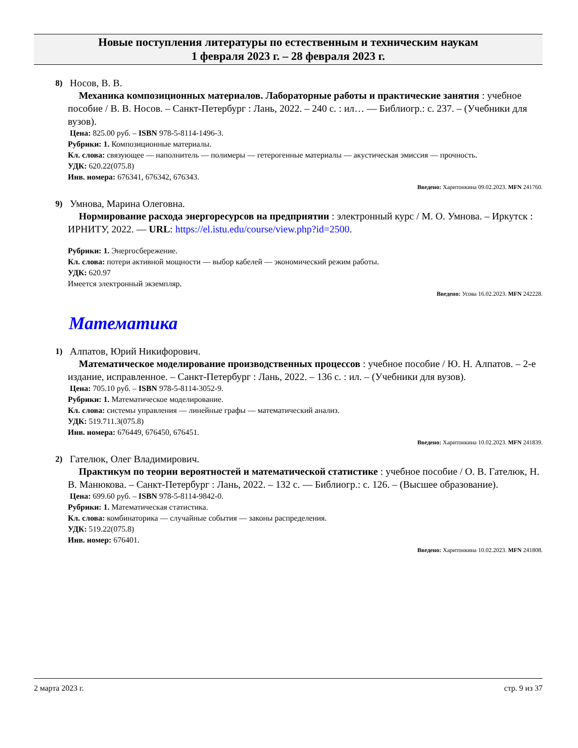Новые поступления литературы по естественным и техническим наукам
1 февраля 2023 г. – 28 февраля 2023 г.
8)
Носов, В. В.
Механика композиционных материалов. Лабораторные работы и практические занятия : учебное пособие / В. В. Носов. – Санкт-Петербург : Лань, 2022. – 240 с. : ил… — Библиогр.: с. 237. – (Учебники для вузов).
Цена: 825.00 руб. – ISBN 978-5-8114-1496-3.
Рубрики: 1. Композиционные материалы.
Кл. слова: связующее — наполнитель — полимеры — гетерогенные материалы — акустическая эмиссия — прочность.
УДК: 620.22(075.8)
Инв. номера: 676341, 676342, 676343.
Введено: Харитонкина 09.02.2023. MFN 241760.
9)
Умнова, Марина Олеговна.
Нормирование расхода энергоресурсов на предприятии : электронный курс / М. О. Умнова. – Иркутск : ИРНИТУ, 2022. — URL: https://el.istu.edu/course/view.php?id=2500.
Рубрики: 1. Энергосбережение.
Кл. слова: потери активной мощности — выбор кабелей — экономический режим работы.
УДК: 620.97
Имеется электронный экземпляр.
Введено: Усова 16.02.2023. MFN 242228.
Математика
1)
Алпатов, Юрий Никифорович.
Математическое моделирование производственных процессов : учебное пособие / Ю. Н. Алпатов. – 2-е издание, исправленное. – Санкт-Петербург : Лань, 2022. – 136 с. : ил. – (Учебники для вузов).
Цена: 705.10 руб. – ISBN 978-5-8114-3052-9.
Рубрики: 1. Математическое моделирование.
Кл. слова: системы управления — линейные графы — математический анализ.
УДК: 519.711.3(075.8)
Инв. номера: 676449, 676450, 676451.
Введено: Харитонкина 10.02.2023. MFN 241839.
2)
Гателюк, Олег Владимирович.
Практикум по теории вероятностей и математической статистике : учебное пособие / О. В. Гателюк, Н. В. Манюкова. – Санкт-Петербург : Лань, 2022. – 132 с. — Библиогр.: с. 126. – (Высшее образование).
Цена: 699.60 руб. – ISBN 978-5-8114-9842-0.
Рубрики: 1. Математическая статистика.
Кл. слова: комбинаторика — случайные события — законы распределения.
УДК: 519.22(075.8)
Инв. номер: 676401.
Введено: Харитонкина 10.02.2023. MFN 241808.
2 марта 2023 г. стр. 9 из 37